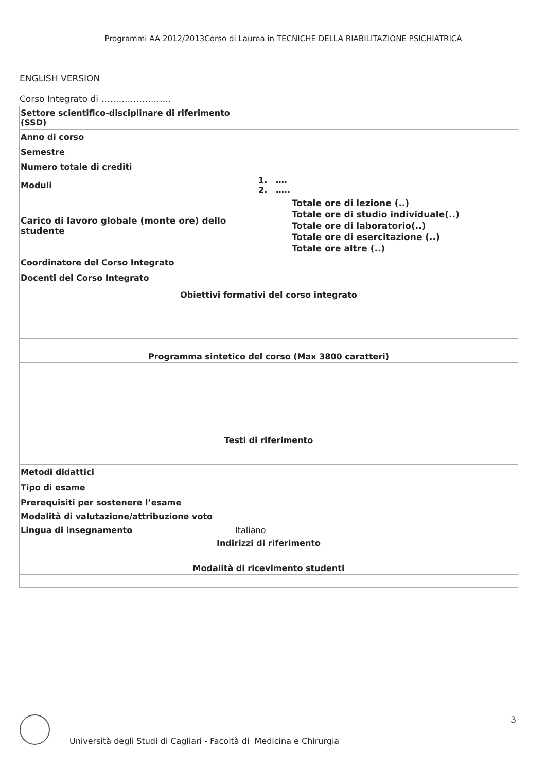Programmi AA 2012/2013Corso di Laurea in TECNICHE DELLA RIABILITAZIONE PSICHIATRICA
ENGLISH VERSION
Corso Integrato di ……………………
| Settore scientifico-disciplinare di riferimento (SSD) | |
| Anno di corso | |
| Semestre | |
| Numero totale di crediti | |
| Moduli | 1. …. 2. ….. |
| Carico di lavoro globale (monte ore) dello studente | Totale ore di lezione (..) Totale ore di studio individuale(..) Totale ore di laboratorio(..) Totale ore di esercitazione (..) Totale ore altre (..) |
| Coordinatore del Corso Integrato | |
| Docenti del Corso Integrato | |
| Obiettivi formativi del corso integrato | |
| Programma sintetico del corso (Max 3800 caratteri) | |
| Testi di riferimento | |
| Metodi didattici | |
| Tipo di esame | |
| Prerequisiti per sostenere l’esame | |
| Modalità di valutazione/attribuzione voto | |
| Lingua di insegnamento | Italiano |
| Indirizzi di riferimento | |
| Modalità di ricevimento studenti | |
3
Università degli Studi di Cagliari - Facoltà di Medicina e Chirurgia